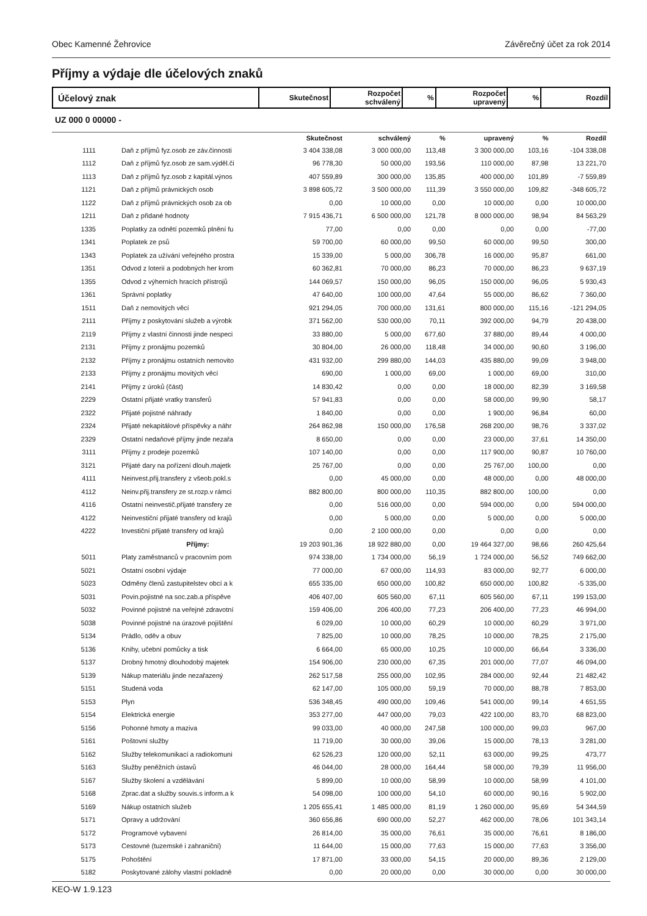Obec Kamenné Žehrovice Závěrečný účet za rok 2014
Příjmy a výdaje dle účelových znaků
Účelový znak
Skutečnost
Rozpočet
schválený
%
Rozpočet
upravený
% Rozdíl
UZ 000 0 00000 -
| | | Skutečnost | schválený | % | upravený | % | Rozdíl |
| --- | --- | --- | --- | --- | --- | --- | --- |
| 1111 | Daň z příjmů fyz.osob ze záv.činnosti | 3 404 338,08 | 3 000 000,00 | 113,48 | 3 300 000,00 | 103,16 | -104 338,08 |
| 1112 | Daň z příjmů fyz.osob ze sam.výděl.či | 96 778,30 | 50 000,00 | 193,56 | 110 000,00 | 87,98 | 13 221,70 |
| 1113 | Daň z příjmů fyz.osob z kapitál.výnos | 407 559,89 | 300 000,00 | 135,85 | 400 000,00 | 101,89 | -7 559,89 |
| 1121 | Daň z příjmů právnických osob | 3 898 605,72 | 3 500 000,00 | 111,39 | 3 550 000,00 | 109,82 | -348 605,72 |
| 1122 | Daň z příjmů právnických osob za ob | 0,00 | 10 000,00 | 0,00 | 10 000,00 | 0,00 | 10 000,00 |
| 1211 | Daň z přidané hodnoty | 7 915 436,71 | 6 500 000,00 | 121,78 | 8 000 000,00 | 98,94 | 84 563,29 |
| 1335 | Poplatky za odnětí pozemků plnění fu | 77,00 | 0,00 | 0,00 | 0,00 | 0,00 | -77,00 |
| 1341 | Poplatek ze psů | 59 700,00 | 60 000,00 | 99,50 | 60 000,00 | 99,50 | 300,00 |
| 1343 | Poplatek za užívání veřejného prostra | 15 339,00 | 5 000,00 | 306,78 | 16 000,00 | 95,87 | 661,00 |
| 1351 | Odvod z loterií a podobných her krom | 60 362,81 | 70 000,00 | 86,23 | 70 000,00 | 86,23 | 9 637,19 |
| 1355 | Odvod z výherních hracích přístrojů | 144 069,57 | 150 000,00 | 96,05 | 150 000,00 | 96,05 | 5 930,43 |
| 1361 | Správní poplatky | 47 640,00 | 100 000,00 | 47,64 | 55 000,00 | 86,62 | 7 360,00 |
| 1511 | Daň z nemovitých věcí | 921 294,05 | 700 000,00 | 131,61 | 800 000,00 | 115,16 | -121 294,05 |
| 2111 | Příjmy z poskytování služeb a výrobk | 371 562,00 | 530 000,00 | 70,11 | 392 000,00 | 94,79 | 20 438,00 |
| 2119 | Příjmy z vlastní činnosti jinde nespeci | 33 880,00 | 5 000,00 | 677,60 | 37 880,00 | 89,44 | 4 000,00 |
| 2131 | Příjmy z pronájmu pozemků | 30 804,00 | 26 000,00 | 118,48 | 34 000,00 | 90,60 | 3 196,00 |
| 2132 | Příjmy z pronájmu ostatních nemovito | 431 932,00 | 299 880,00 | 144,03 | 435 880,00 | 99,09 | 3 948,00 |
| 2133 | Příjmy z pronájmu movitých věcí | 690,00 | 1 000,00 | 69,00 | 1 000,00 | 69,00 | 310,00 |
| 2141 | Příjmy z úroků (část) | 14 830,42 | 0,00 | 0,00 | 18 000,00 | 82,39 | 3 169,58 |
| 2229 | Ostatní přijaté vratky transferů | 57 941,83 | 0,00 | 0,00 | 58 000,00 | 99,90 | 58,17 |
| 2322 | Přijaté pojistné náhrady | 1 840,00 | 0,00 | 0,00 | 1 900,00 | 96,84 | 60,00 |
| 2324 | Přijaté nekapitálové příspěvky a náhr | 264 862,98 | 150 000,00 | 176,58 | 268 200,00 | 98,76 | 3 337,02 |
| 2329 | Ostatní nedaňové příjmy jinde nezařa | 8 650,00 | 0,00 | 0,00 | 23 000,00 | 37,61 | 14 350,00 |
| 3111 | Příjmy z prodeje pozemků | 107 140,00 | 0,00 | 0,00 | 117 900,00 | 90,87 | 10 760,00 |
| 3121 | Přijaté dary na pořízení dlouh.majetk | 25 767,00 | 0,00 | 0,00 | 25 767,00 | 100,00 | 0,00 |
| 4111 | Neinvest.přij.transfery z všeob.pokl.s | 0,00 | 45 000,00 | 0,00 | 48 000,00 | 0,00 | 48 000,00 |
| 4112 | Neinv.přij.transfery ze st.rozp.v rámci | 882 800,00 | 800 000,00 | 110,35 | 882 800,00 | 100,00 | 0,00 |
| 4116 | Ostatní neinvestič.přijaté transfery ze | 0,00 | 516 000,00 | 0,00 | 594 000,00 | 0,00 | 594 000,00 |
| 4122 | Neinvestiční přijaté transfery od krajů | 0,00 | 5 000,00 | 0,00 | 5 000,00 | 0,00 | 5 000,00 |
| 4222 | Investiční přijaté transfery od krajů | 0,00 | 2 100 000,00 | 0,00 | 0,00 | 0,00 | 0,00 |
| | Příjmy: | 19 203 901,36 | 18 922 880,00 | 0,00 | 19 464 327,00 | 98,66 | 260 425,64 |
| 5011 | Platy zaměstnanců v pracovním pom | 974 338,00 | 1 734 000,00 | 56,19 | 1 724 000,00 | 56,52 | 749 662,00 |
| 5021 | Ostatní osobní výdaje | 77 000,00 | 67 000,00 | 114,93 | 83 000,00 | 92,77 | 6 000,00 |
| 5023 | Odměny členů zastupitelstev obcí a k | 655 335,00 | 650 000,00 | 100,82 | 650 000,00 | 100,82 | -5 335,00 |
| 5031 | Povin.pojistné na soc.zab.a příspěve | 406 407,00 | 605 560,00 | 67,11 | 605 560,00 | 67,11 | 199 153,00 |
| 5032 | Povinné pojistné na veřejné zdravotní | 159 406,00 | 206 400,00 | 77,23 | 206 400,00 | 77,23 | 46 994,00 |
| 5038 | Povinné pojistné na úrazové pojištění | 6 029,00 | 10 000,00 | 60,29 | 10 000,00 | 60,29 | 3 971,00 |
| 5134 | Prádlo, oděv a obuv | 7 825,00 | 10 000,00 | 78,25 | 10 000,00 | 78,25 | 2 175,00 |
| 5136 | Knihy, učební pomůcky a tisk | 6 664,00 | 65 000,00 | 10,25 | 10 000,00 | 66,64 | 3 336,00 |
| 5137 | Drobný hmotný dlouhodobý majetek | 154 906,00 | 230 000,00 | 67,35 | 201 000,00 | 77,07 | 46 094,00 |
| 5139 | Nákup materiálu jinde nezařazený | 262 517,58 | 255 000,00 | 102,95 | 284 000,00 | 92,44 | 21 482,42 |
| 5151 | Studená voda | 62 147,00 | 105 000,00 | 59,19 | 70 000,00 | 88,78 | 7 853,00 |
| 5153 | Plyn | 536 348,45 | 490 000,00 | 109,46 | 541 000,00 | 99,14 | 4 651,55 |
| 5154 | Elektrická energie | 353 277,00 | 447 000,00 | 79,03 | 422 100,00 | 83,70 | 68 823,00 |
| 5156 | Pohonné hmoty a maziva | 99 033,00 | 40 000,00 | 247,58 | 100 000,00 | 99,03 | 967,00 |
| 5161 | Poštovní služby | 11 719,00 | 30 000,00 | 39,06 | 15 000,00 | 78,13 | 3 281,00 |
| 5162 | Služby telekomunikací a radiokomuni | 62 526,23 | 120 000,00 | 52,11 | 63 000,00 | 99,25 | 473,77 |
| 5163 | Služby peněžních ústavů | 46 044,00 | 28 000,00 | 164,44 | 58 000,00 | 79,39 | 11 956,00 |
| 5167 | Služby školení a vzdělávání | 5 899,00 | 10 000,00 | 58,99 | 10 000,00 | 58,99 | 4 101,00 |
| 5168 | Zprac.dat a služby souvis.s inform.a k | 54 098,00 | 100 000,00 | 54,10 | 60 000,00 | 90,16 | 5 902,00 |
| 5169 | Nákup ostatních služeb | 1 205 655,41 | 1 485 000,00 | 81,19 | 1 260 000,00 | 95,69 | 54 344,59 |
| 5171 | Opravy a udržování | 360 656,86 | 690 000,00 | 52,27 | 462 000,00 | 78,06 | 101 343,14 |
| 5172 | Programové vybavení | 26 814,00 | 35 000,00 | 76,61 | 35 000,00 | 76,61 | 8 186,00 |
| 5173 | Cestovné (tuzemské i zahraniční) | 11 644,00 | 15 000,00 | 77,63 | 15 000,00 | 77,63 | 3 356,00 |
| 5175 | Pohoštění | 17 871,00 | 33 000,00 | 54,15 | 20 000,00 | 89,36 | 2 129,00 |
| 5182 | Poskytované zálohy vlastní pokladně | 0,00 | 20 000,00 | 0,00 | 30 000,00 | 0,00 | 30 000,00 |
KEO-W 1.9.123